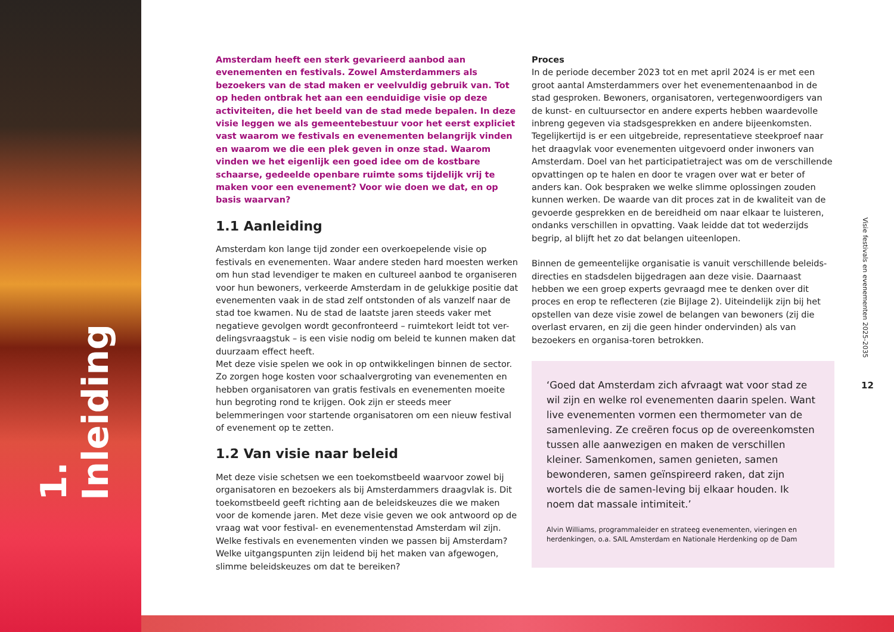1. Inleiding
Amsterdam heeft een sterk gevarieerd aanbod aan evenementen en festivals. Zowel Amsterdammers als bezoekers van de stad maken er veelvuldig gebruik van. Tot op heden ontbrak het aan een eenduidige visie op deze activiteiten, die het beeld van de stad mede bepalen. In deze visie leggen we als gemeentebestuur voor het eerst expliciet vast waarom we festivals en evenementen belangrijk vinden en waarom we die een plek geven in onze stad. Waarom vinden we het eigenlijk een goed idee om de kostbare schaarse, gedeelde openbare ruimte soms tijdelijk vrij te maken voor een evenement? Voor wie doen we dat, en op basis waarvan?
1.1 Aanleiding
Amsterdam kon lange tijd zonder een overkoepelende visie op festivals en evenementen. Waar andere steden hard moesten werken om hun stad levendiger te maken en cultureel aanbod te organiseren voor hun bewoners, verkeerde Amsterdam in de gelukkige positie dat evenementen vaak in de stad zelf ontstonden of als vanzelf naar de stad toe kwamen. Nu de stad de laatste jaren steeds vaker met negatieve gevolgen wordt geconfronteerd – ruimtekort leidt tot ver-delingsvraagstuk – is een visie nodig om beleid te kunnen maken dat duurzaam effect heeft.
Met deze visie spelen we ook in op ontwikkelingen binnen de sector. Zo zorgen hoge kosten voor schaalvergroting van evenementen en hebben organisatoren van gratis festivals en evenementen moeite hun begroting rond te krijgen. Ook zijn er steeds meer belemmeringen voor startende organisatoren om een nieuw festival of evenement op te zetten.
1.2 Van visie naar beleid
Met deze visie schetsen we een toekomstbeeld waarvoor zowel bij organisatoren en bezoekers als bij Amsterdammers draagvlak is. Dit toekomstbeeld geeft richting aan de beleidskeuzes die we maken voor de komende jaren. Met deze visie geven we ook antwoord op de vraag wat voor festival- en evenementenstad Amsterdam wil zijn. Welke festivals en evenementen vinden we passen bij Amsterdam? Welke uitgangspunten zijn leidend bij het maken van afgewogen, slimme beleidskeuzes om dat te bereiken?
Proces
In de periode december 2023 tot en met april 2024 is er met een groot aantal Amsterdammers over het evenementenaanbod in de stad gesproken. Bewoners, organisatoren, vertegenwoordigers van de kunst- en cultuursector en andere experts hebben waardevolle inbreng gegeven via stadsgesprekken en andere bijeenkomsten. Tegelijkertijd is er een uitgebreide, representatieve steekproef naar het draagvlak voor evenementen uitgevoerd onder inwoners van Amsterdam. Doel van het participatietraject was om de verschillende opvattingen op te halen en door te vragen over wat er beter of anders kan. Ook bespraken we welke slimme oplossingen zouden kunnen werken. De waarde van dit proces zat in de kwaliteit van de gevoerde gesprekken en de bereidheid om naar elkaar te luisteren, ondanks verschillen in opvatting. Vaak leidde dat tot wederzijds begrip, al blijft het zo dat belangen uiteenlopen.
Binnen de gemeentelijke organisatie is vanuit verschillende beleids-directies en stadsdelen bijgedragen aan deze visie. Daarnaast hebben we een groep experts gevraagd mee te denken over dit proces en erop te reflecteren (zie Bijlage 2). Uiteindelijk zijn bij het opstellen van deze visie zowel de belangen van bewoners (zij die overlast ervaren, en zij die geen hinder ondervinden) als van bezoekers en organisa-toren betrokken.
‘Goed dat Amsterdam zich afvraagt wat voor stad ze wil zijn en welke rol evenementen daarin spelen. Want live evenementen vormen een thermometer van de samenleving. Ze creëren focus op de overeenkomsten tussen alle aanwezigen en maken de verschillen kleiner. Samenkomen, samen genieten, samen bewonderen, samen geïnspireerd raken, dat zijn wortels die de samen-leving bij elkaar houden. Ik noem dat massale intimiteit.’
Alvin Williams, programmaleider en strateeg evenementen, vieringen en herdenkingen, o.a. SAIL Amsterdam en Nationale Herdenking op de Dam
Visie festivals en evenementen 2025-2035
12